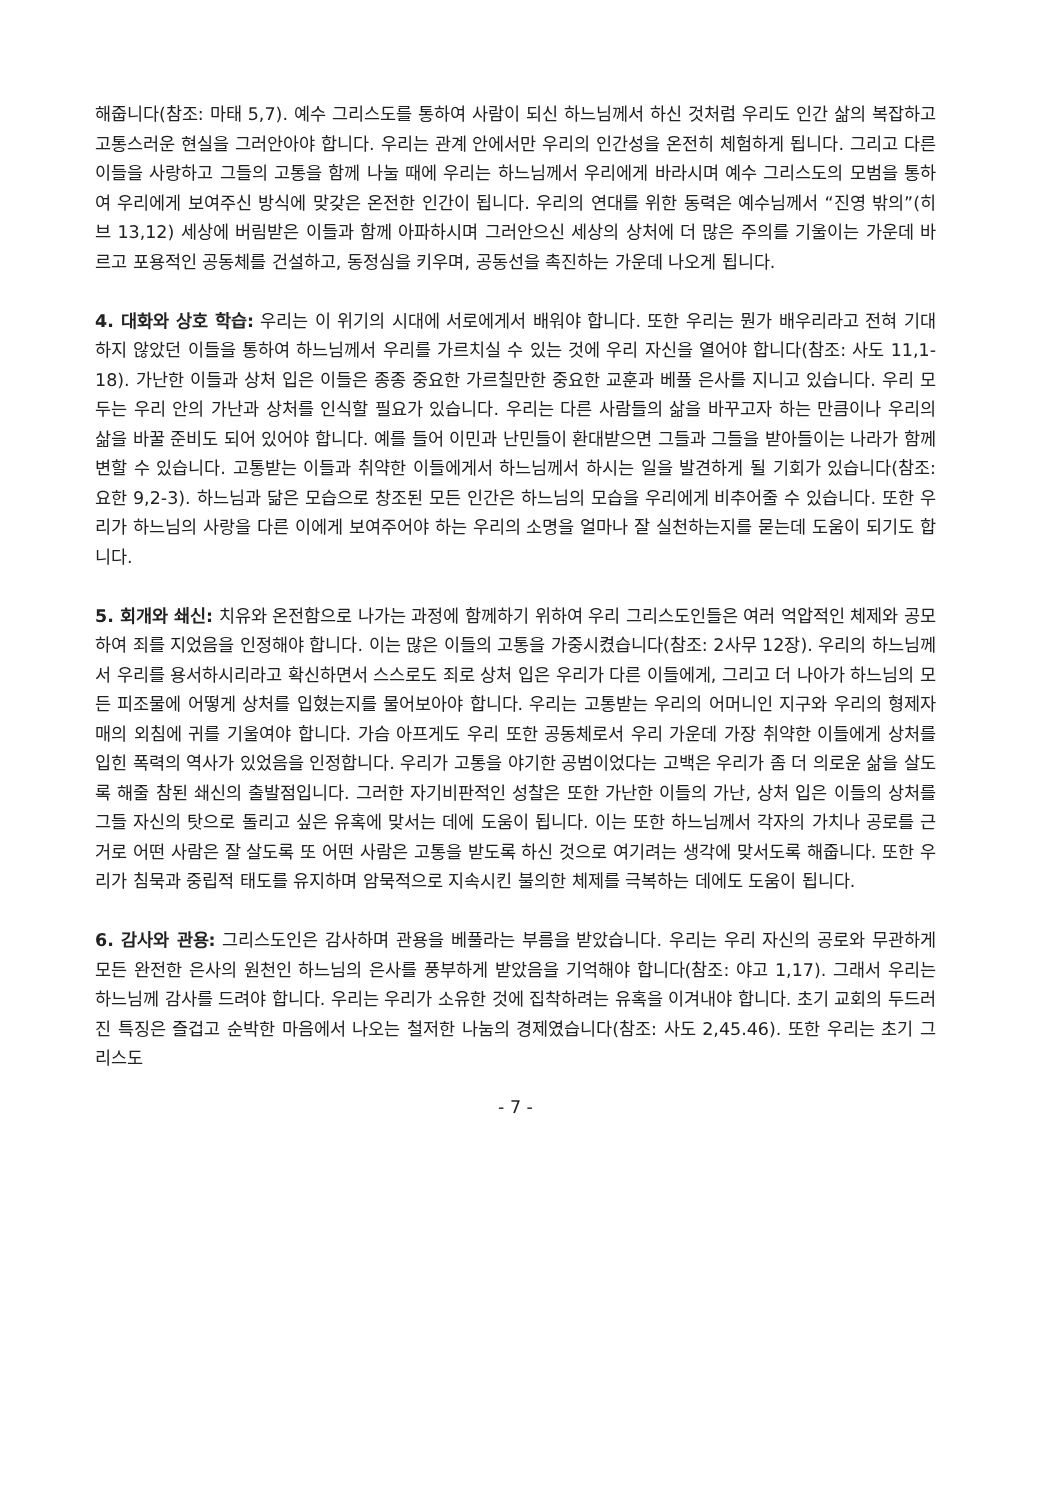해줍니다(참조: 마태 5,7). 예수 그리스도를 통하여 사람이 되신 하느님께서 하신 것처럼 우리도 인간 삶의 복잡하고 고통스러운 현실을 그러안아야 합니다. 우리는 관계 안에서만 우리의 인간성을 온전히 체험하게 됩니다. 그리고 다른 이들을 사랑하고 그들의 고통을 함께 나눌 때에 우리는 하느님께서 우리에게 바라시며 예수 그리스도의 모범을 통하여 우리에게 보여주신 방식에 맞갖은 온전한 인간이 됩니다. 우리의 연대를 위한 동력은 예수님께서 “진영 밖의”(히브 13,12) 세상에 버림받은 이들과 함께 아파하시며 그러안으신 세상의 상처에 더 많은 주의를 기울이는 가운데 바르고 포용적인 공동체를 건설하고, 동정심을 키우며, 공동선을 촉진하는 가운데 나오게 됩니다.
4. 대화와 상호 학습: 우리는 이 위기의 시대에 서로에게서 배워야 합니다. 또한 우리는 뭔가 배우리라고 전혀 기대하지 않았던 이들을 통하여 하느님께서 우리를 가르치실 수 있는 것에 우리 자신을 열어야 합니다(참조: 사도 11,1-18). 가난한 이들과 상처 입은 이들은 종종 중요한 가르칠만한 중요한 교훈과 베풀 은사를 지니고 있습니다. 우리 모두는 우리 안의 가난과 상처를 인식할 필요가 있습니다. 우리는 다른 사람들의 삶을 바꾸고자 하는 만큼이나 우리의 삶을 바꿀 준비도 되어 있어야 합니다. 예를 들어 이민과 난민들이 환대받으면 그들과 그들을 받아들이는 나라가 함께 변할 수 있습니다. 고통받는 이들과 취약한 이들에게서 하느님께서 하시는 일을 발견하게 될 기회가 있습니다(참조: 요한 9,2-3). 하느님과 닮은 모습으로 창조된 모든 인간은 하느님의 모습을 우리에게 비추어줄 수 있습니다. 또한 우리가 하느님의 사랑을 다른 이에게 보여주어야 하는 우리의 소명을 얼마나 잘 실천하는지를 묻는데 도움이 되기도 합니다.
5. 회개와 쇄신: 치유와 온전함으로 나가는 과정에 함께하기 위하여 우리 그리스도인들은 여러 억압적인 체제와 공모하여 죄를 지었음을 인정해야 합니다. 이는 많은 이들의 고통을 가중시켰습니다(참조: 2사무 12장). 우리의 하느님께서 우리를 용서하시리라고 확신하면서 스스로도 죄로 상처 입은 우리가 다른 이들에게, 그리고 더 나아가 하느님의 모든 피조물에 어떻게 상처를 입혔는지를 물어보아야 합니다. 우리는 고통받는 우리의 어머니인 지구와 우리의 형제자매의 외침에 귀를 기울여야 합니다. 가슴 아프게도 우리 또한 공동체로서 우리 가운데 가장 취약한 이들에게 상처를 입힌 폭력의 역사가 있었음을 인정합니다. 우리가 고통을 야기한 공범이었다는 고백은 우리가 좀 더 의로운 삶을 살도록 해줄 참된 쇄신의 출발점입니다. 그러한 자기비판적인 성찰은 또한 가난한 이들의 가난, 상처 입은 이들의 상처를 그들 자신의 탓으로 돌리고 싶은 유혹에 맞서는 데에 도움이 됩니다. 이는 또한 하느님께서 각자의 가치나 공로를 근거로 어떤 사람은 잘 살도록 또 어떤 사람은 고통을 받도록 하신 것으로 여기려는 생각에 맞서도록 해줍니다. 또한 우리가 침묵과 중립적 태도를 유지하며 암묵적으로 지속시킨 불의한 체제를 극복하는 데에도 도움이 됩니다.
6. 감사와 관용: 그리스도인은 감사하며 관용을 베풀라는 부름을 받았습니다. 우리는 우리 자신의 공로와 무관하게 모든 완전한 은사의 원천인 하느님의 은사를 풍부하게 받았음을 기억해야 합니다(참조: 야고 1,17). 그래서 우리는 하느님께 감사를 드려야 합니다. 우리는 우리가 소유한 것에 집착하려는 유혹을 이겨내야 합니다. 초기 교회의 두드러진 특징은 즐겁고 순박한 마음에서 나오는 철저한 나눔의 경제였습니다(참조: 사도 2,45.46). 또한 우리는 초기 그리스도
- 7 -